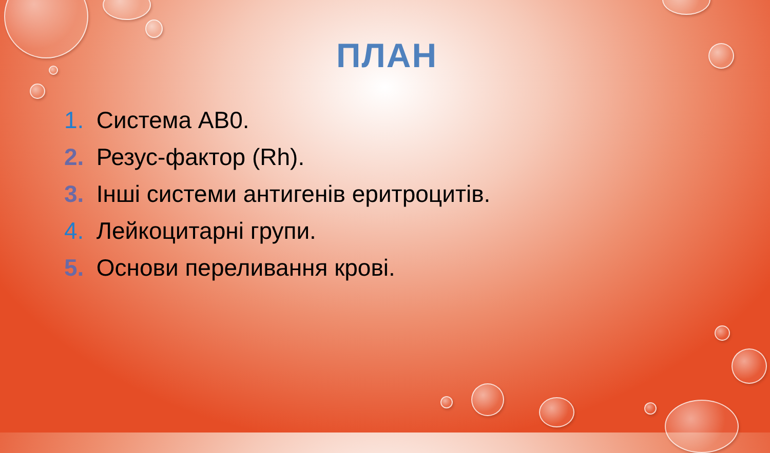ПЛАН
1. Система АВ0.
2. Резус-фактор (Rh).
3. Інші системи антигенів еритроцитів.
4. Лейкоцитарні групи.
5. Основи переливання крові.